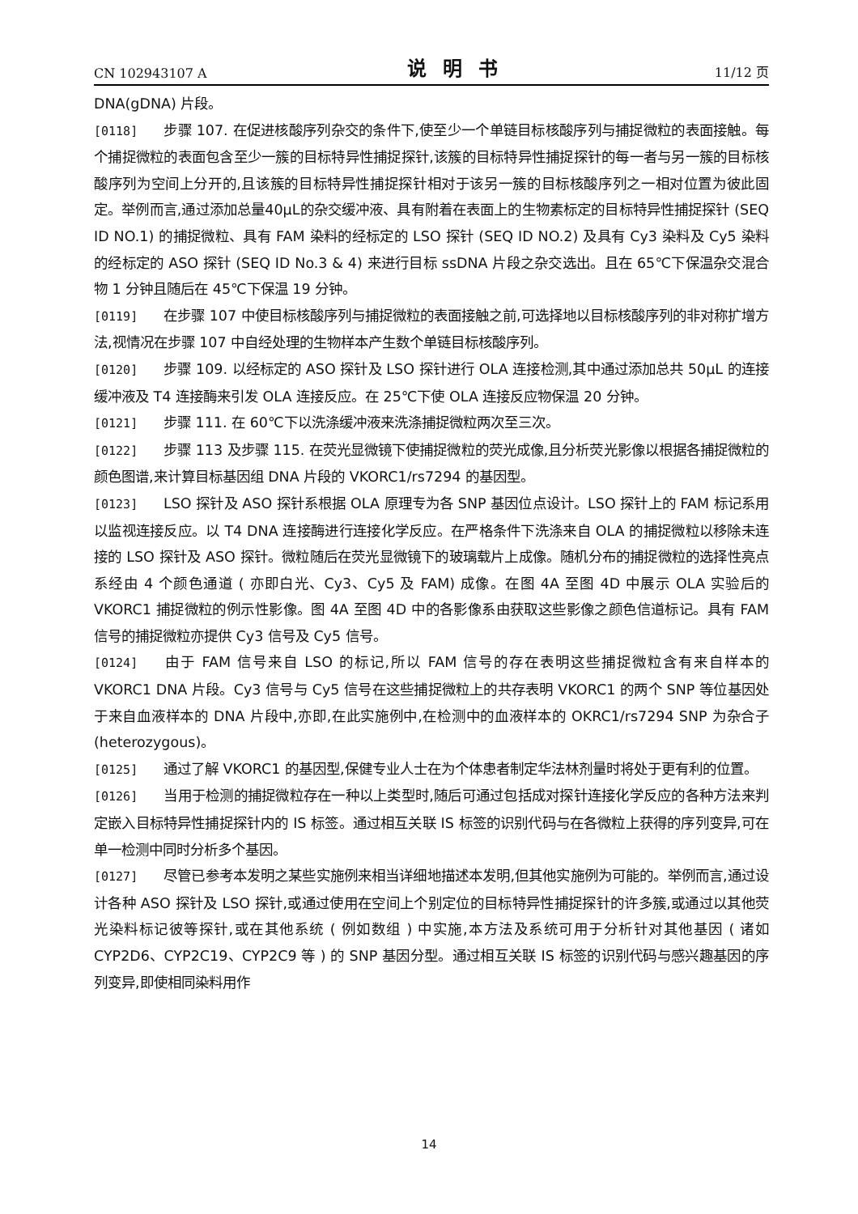CN 102943107 A 说明书 11/12 页
DNA(gDNA) 片段。
[0118] 步骤 107. 在促进核酸序列杂交的条件下,使至少一个单链目标核酸序列与捕捉微粒的表面接触。每个捕捉微粒的表面包含至少一簇的目标特异性捕捉探针,该簇的目标特异性捕捉探针的每一者与另一簇的目标核酸序列为空间上分开的,且该簇的目标特异性捕捉探针相对于该另一簇的目标核酸序列之一相对位置为彼此固定。举例而言,通过添加总量40μL的杂交缓冲液、具有附着在表面上的生物素标定的目标特异性捕捉探针 (SEQ ID NO.1) 的捕捉微粒、具有 FAM 染料的经标定的 LSO 探针 (SEQ ID NO.2) 及具有 Cy3 染料及 Cy5 染料的经标定的 ASO 探针 (SEQ ID No.3 & 4) 来进行目标 ssDNA 片段之杂交选出。且在 65℃下保温杂交混合物 1 分钟且随后在 45℃下保温 19 分钟。
[0119] 在步骤 107 中使目标核酸序列与捕捉微粒的表面接触之前,可选择地以目标核酸序列的非对称扩增方法,视情况在步骤 107 中自经处理的生物样本产生数个单链目标核酸序列。
[0120] 步骤 109. 以经标定的 ASO 探针及 LSO 探针进行 OLA 连接检测,其中通过添加总共 50μL 的连接缓冲液及 T4 连接酶来引发 OLA 连接反应。在 25℃下使 OLA 连接反应物保温 20 分钟。
[0121] 步骤 111. 在 60℃下以洗涤缓冲液来洗涤捕捉微粒两次至三次。
[0122] 步骤 113 及步骤 115. 在荧光显微镜下使捕捉微粒的荧光成像,且分析荧光影像以根据各捕捉微粒的颜色图谱,来计算目标基因组 DNA 片段的 VKORC1/rs7294 的基因型。
[0123] LSO 探针及 ASO 探针系根据 OLA 原理专为各 SNP 基因位点设计。LSO 探针上的 FAM 标记系用以监视连接反应。以 T4 DNA 连接酶进行连接化学反应。在严格条件下洗涤来自 OLA 的捕捉微粒以移除未连接的 LSO 探针及 ASO 探针。微粒随后在荧光显微镜下的玻璃载片上成像。随机分布的捕捉微粒的选择性亮点系经由 4 个颜色通道 ( 亦即白光、Cy3、Cy5 及 FAM) 成像。在图 4A 至图 4D 中展示 OLA 实验后的 VKORC1 捕捉微粒的例示性影像。图 4A 至图 4D 中的各影像系由获取这些影像之颜色信道标记。具有 FAM 信号的捕捉微粒亦提供 Cy3 信号及 Cy5 信号。
[0124] 由于 FAM 信号来自 LSO 的标记,所以 FAM 信号的存在表明这些捕捉微粒含有来自样本的 VKORC1 DNA 片段。Cy3 信号与 Cy5 信号在这些捕捉微粒上的共存表明 VKORC1 的两个 SNP 等位基因处于来自血液样本的 DNA 片段中,亦即,在此实施例中,在检测中的血液样本的 OKRC1/rs7294 SNP 为杂合子 (heterozygous)。
[0125] 通过了解 VKORC1 的基因型,保健专业人士在为个体患者制定华法林剂量时将处于更有利的位置。
[0126] 当用于检测的捕捉微粒存在一种以上类型时,随后可通过包括成对探针连接化学反应的各种方法来判定嵌入目标特异性捕捉探针内的 IS 标签。通过相互关联 IS 标签的识别代码与在各微粒上获得的序列变异,可在单一检测中同时分析多个基因。
[0127] 尽管已参考本发明之某些实施例来相当详细地描述本发明,但其他实施例为可能的。举例而言,通过设计各种 ASO 探针及 LSO 探针,或通过使用在空间上个别定位的目标特异性捕捉探针的许多簇,或通过以其他荧光染料标记彼等探针,或在其他系统 ( 例如数组 ) 中实施,本方法及系统可用于分析针对其他基因 ( 诸如 CYP2D6、CYP2C19、CYP2C9 等 ) 的 SNP 基因分型。通过相互关联 IS 标签的识别代码与感兴趣基因的序列变异,即使相同染料用作
14